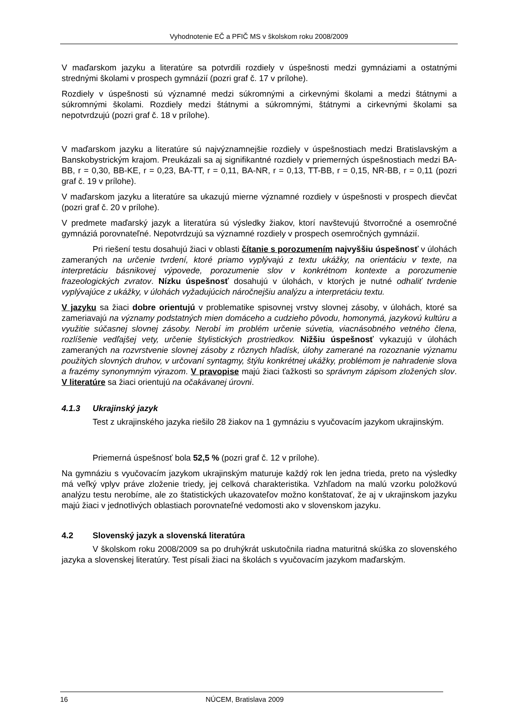Vyhodnotenie EČ a PFIČ MS v školskom roku 2008/2009
V maďarskom jazyku a literatúre sa potvrdili rozdiely v úspešnosti medzi gymnáziami a ostatnými strednými školami v prospech gymnázií (pozri graf č. 17 v prílohe).
Rozdiely v úspešnosti sú významné medzi súkromnými a cirkevnými školami a medzi štátnymi a súkromnými školami. Rozdiely medzi štátnymi a súkromnými, štátnymi a cirkevnými školami sa nepotvrdzujú (pozri graf č. 18 v prílohe).
V maďarskom jazyku a literatúre sú najvýznamnejšie rozdiely v úspešnostiach medzi Bratislavským a Banskobystrickým krajom. Preukázali sa aj signifikantné rozdiely v priemerných úspešnostiach medzi BA-BB, r = 0,30, BB-KE, r = 0,23, BA-TT, r = 0,11, BA-NR, r = 0,13, TT-BB, r = 0,15, NR-BB, r = 0,11 (pozri graf č. 19 v prílohe).
V maďarskom jazyku a literatúre sa ukazujú mierne významné rozdiely v úspešnosti v prospech dievčat (pozri graf č. 20 v prílohe).
V predmete maďarský jazyk a literatúra sú výsledky žiakov, ktorí navštevujú štvorročné a osemročné gymnáziá porovnateľné. Nepotvrdzujú sa významné rozdiely v prospech osemročných gymnázií.
Pri riešení testu dosahujú žiaci v oblasti čítanie s porozumením najvyššiu úspešnosť v úlohách zameraných na určenie tvrdení, ktoré priamo vyplývajú z textu ukážky, na orientáciu v texte, na interpretáciu básnikovej výpovede, porozumenie slov v konkrétnom kontexte a porozumenie frazeologických zvratov. Nízku úspešnosť dosahujú v úlohách, v ktorých je nutné odhaliť tvrdenie vyplývajúce z ukážky, v úlohách vyžadujúcich náročnejšiu analýzu a interpretáciu textu.
V jazyku sa žiaci dobre orientujú v problematike spisovnej vrstvy slovnej zásoby, v úlohách, ktoré sa zameriavajú na významy podstatných mien domáceho a cudzieho pôvodu, homonymá, jazykovú kultúru a využitie súčasnej slovnej zásoby. Nerobí im problém určenie súvetia, viacnásobného vetného člena, rozlíšenie vedľajšej vety, určenie štylistických prostriedkov. Nižšiu úspešnosť vykazujú v úlohách zameraných na rozvrstvenie slovnej zásoby z rôznych hľadísk, úlohy zamerané na rozoznanie významu použitých slovných druhov, v určovaní syntagmy, štýlu konkrétnej ukážky, problémom je nahradenie slova a frazémy synonymným výrazom. V pravopise majú žiaci ťažkosti so správnym zápisom zložených slov. V literatúre sa žiaci orientujú na očakávanej úrovni.
4.1.3 Ukrajinský jazyk
Test z ukrajinského jazyka riešilo 28 žiakov na 1 gymnáziu s vyučovacím jazykom ukrajinským.
Priemerná úspešnosť bola 52,5 % (pozri graf č. 12 v prílohe).
Na gymnáziu s vyučovacím jazykom ukrajinským maturuje každý rok len jedna trieda, preto na výsledky má veľký vplyv práve zloženie triedy, jej celková charakteristika. Vzhľadom na malú vzorku položkovú analýzu testu nerobíme, ale zo štatistických ukazovateľov možno konštatovať, že aj v ukrajinskom jazyku majú žiaci v jednotlivých oblastiach porovnateľné vedomosti ako v slovenskom jazyku.
4.2 Slovenský jazyk a slovenská literatúra
V školskom roku 2008/2009 sa po druhýkrát uskutočnila riadna maturitná skúška zo slovenského jazyka a slovenskej literatúry. Test písali žiaci na školách s vyučovacím jazykom maďarským.
16 NÚCEM, Bratislava 2009